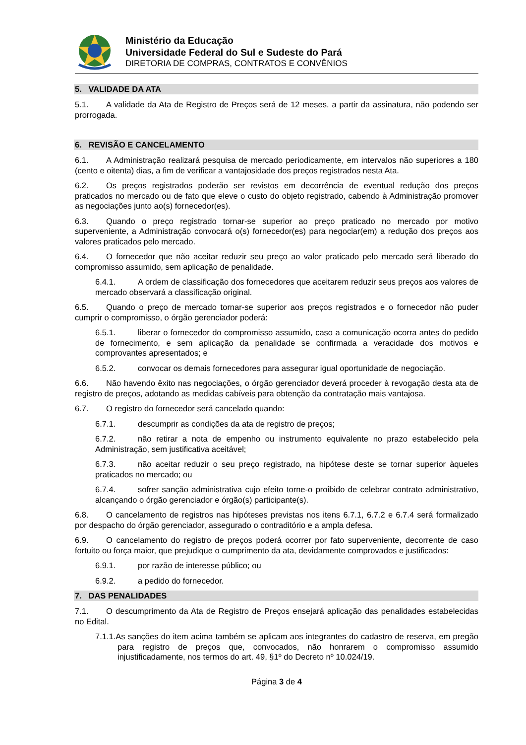Ministério da Educação
Universidade Federal do Sul e Sudeste do Pará
DIRETORIA DE COMPRAS, CONTRATOS E CONVÊNIOS
5. VALIDADE DA ATA
5.1. A validade da Ata de Registro de Preços será de 12 meses, a partir da assinatura, não podendo ser prorrogada.
6. REVISÃO E CANCELAMENTO
6.1. A Administração realizará pesquisa de mercado periodicamente, em intervalos não superiores a 180 (cento e oitenta) dias, a fim de verificar a vantajosidade dos preços registrados nesta Ata.
6.2. Os preços registrados poderão ser revistos em decorrência de eventual redução dos preços praticados no mercado ou de fato que eleve o custo do objeto registrado, cabendo à Administração promover as negociações junto ao(s) fornecedor(es).
6.3. Quando o preço registrado tornar-se superior ao preço praticado no mercado por motivo superveniente, a Administração convocará o(s) fornecedor(es) para negociar(em) a redução dos preços aos valores praticados pelo mercado.
6.4. O fornecedor que não aceitar reduzir seu preço ao valor praticado pelo mercado será liberado do compromisso assumido, sem aplicação de penalidade.
6.4.1. A ordem de classificação dos fornecedores que aceitarem reduzir seus preços aos valores de mercado observará a classificação original.
6.5. Quando o preço de mercado tornar-se superior aos preços registrados e o fornecedor não puder cumprir o compromisso, o órgão gerenciador poderá:
6.5.1. liberar o fornecedor do compromisso assumido, caso a comunicação ocorra antes do pedido de fornecimento, e sem aplicação da penalidade se confirmada a veracidade dos motivos e comprovantes apresentados; e
6.5.2. convocar os demais fornecedores para assegurar igual oportunidade de negociação.
6.6. Não havendo êxito nas negociações, o órgão gerenciador deverá proceder à revogação desta ata de registro de preços, adotando as medidas cabíveis para obtenção da contratação mais vantajosa.
6.7. O registro do fornecedor será cancelado quando:
6.7.1. descumprir as condições da ata de registro de preços;
6.7.2. não retirar a nota de empenho ou instrumento equivalente no prazo estabelecido pela Administração, sem justificativa aceitável;
6.7.3. não aceitar reduzir o seu preço registrado, na hipótese deste se tornar superior àqueles praticados no mercado; ou
6.7.4. sofrer sanção administrativa cujo efeito torne-o proibido de celebrar contrato administrativo, alcançando o órgão gerenciador e órgão(s) participante(s).
6.8. O cancelamento de registros nas hipóteses previstas nos itens 6.7.1, 6.7.2 e 6.7.4 será formalizado por despacho do órgão gerenciador, assegurado o contraditório e a ampla defesa.
6.9. O cancelamento do registro de preços poderá ocorrer por fato superveniente, decorrente de caso fortuito ou força maior, que prejudique o cumprimento da ata, devidamente comprovados e justificados:
6.9.1. por razão de interesse público; ou
6.9.2. a pedido do fornecedor.
7. DAS PENALIDADES
7.1. O descumprimento da Ata de Registro de Preços ensejará aplicação das penalidades estabelecidas no Edital.
7.1.1.As sanções do item acima também se aplicam aos integrantes do cadastro de reserva, em pregão para registro de preços que, convocados, não honrarem o compromisso assumido injustificadamente, nos termos do art. 49, §1º do Decreto nº 10.024/19.
Página 3 de 4